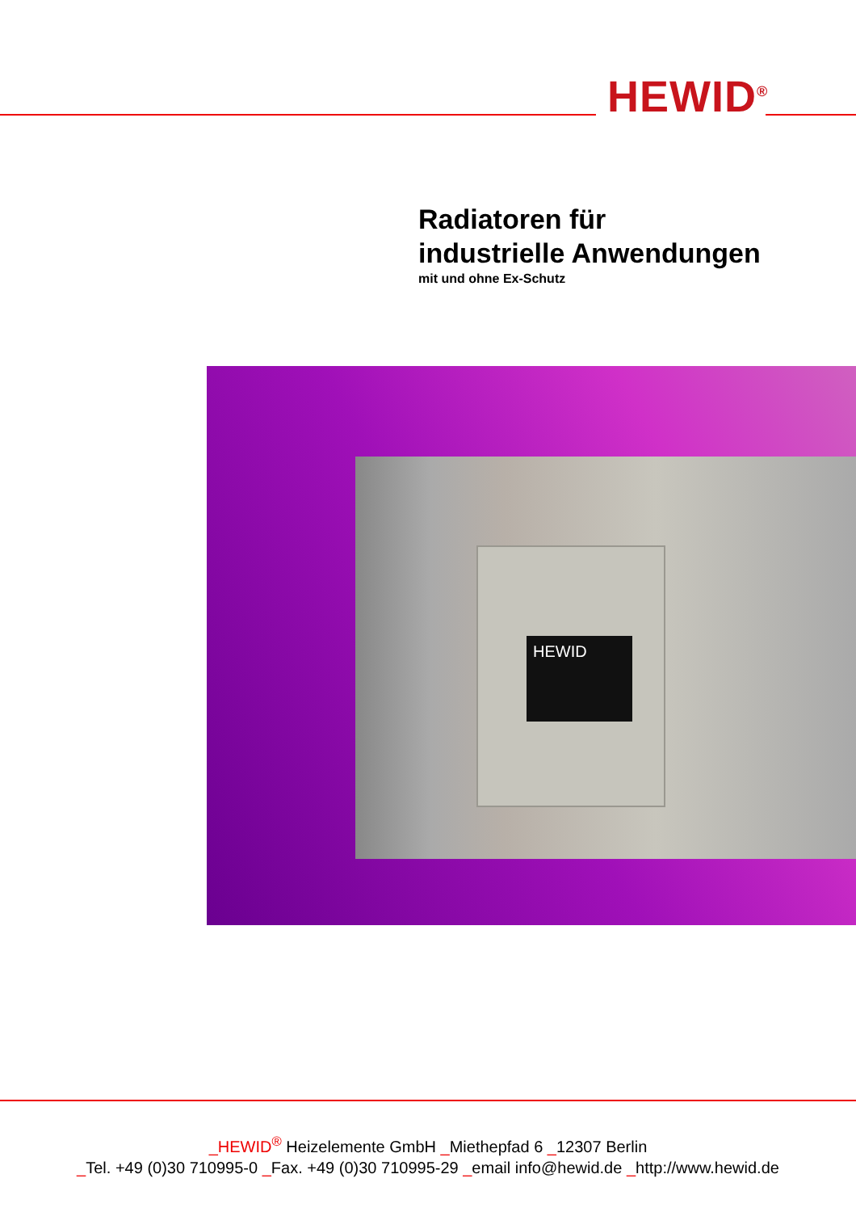HEWID<sup>®</sup>
Radiatoren für
industrielle Anwendungen
mit und ohne Ex-Schutz
HEWID
_HEWID<sup>®</sup> Heizelemente GmbH _Miethepfad 6 _12307 Berlin
_Tel. +49 (0)30 710995-0 _Fax. +49 (0)30 710995-29 _email info@hewid.de _http://www.hewid.de